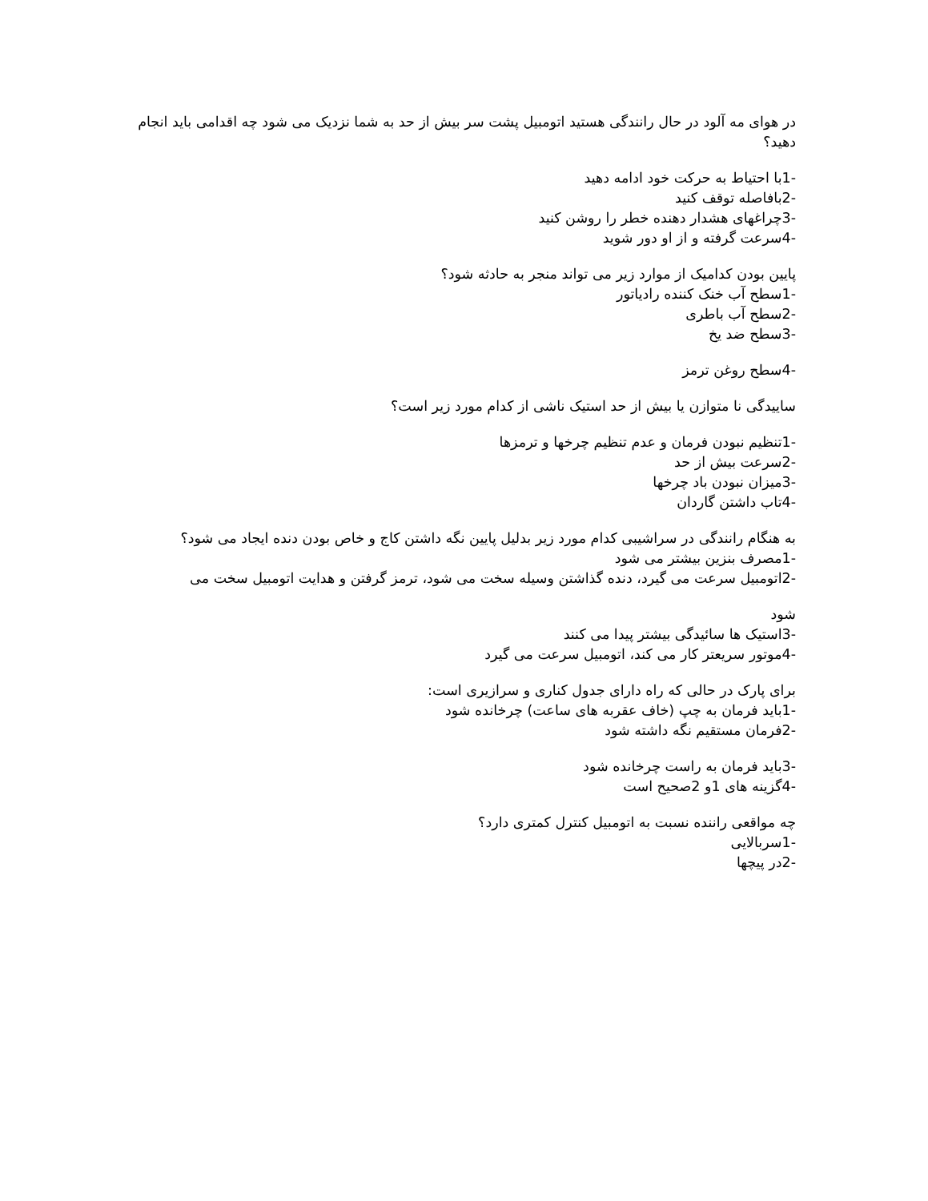در هوای مه آلود در حال رانندگی هستید اتومبیل پشت سر بیش از حد به شما نزدیک می شود چه اقدامی باید انجام دهید؟
-1با احتیاط به حرکت خود ادامه دهید
-2بافاصله توقف کنید
-3چراغهای هشدار دهنده خطر را روشن کنید
-4سرعت گرفته و از او دور شوید
پایین بودن کدامیک از موارد زیر می تواند منجر به حادثه شود؟
-1سطح آب خنک کننده رادیاتور
-2سطح آب باطری
-3سطح ضد یخ
-4سطح روغن ترمز
ساییدگی نا متوازن یا بیش از حد استیک ناشی از کدام مورد زیر است؟
-1تنظیم نبودن فرمان و عدم تنظیم چرخها و ترمزها
-2سرعت بیش از حد
-3میزان نبودن باد چرخها
-4تاب داشتن گاردان
به هنگام رانندگی در سراشیبی کدام مورد زیر بدلیل پایین نگه داشتن کاج و خاص بودن دنده ایجاد می شود؟
-1مصرف بنزین بیشتر می شود
-2اتومبیل سرعت می گیرد، دنده گذاشتن وسیله سخت می شود، ترمز گرفتن و هدایت اتومبیل سخت می
شود
-3استیک ها سائیدگی بیشتر پیدا می کنند
-4موتور سریعتر کار می کند، اتومبیل سرعت می گیرد
برای پارک در حالی که راه دارای جدول کناری و سرازیری است:
-1باید فرمان به چپ (خاف عقربه های ساعت) چرخانده شود
-2فرمان مستقیم نگه داشته شود
-3باید فرمان به راست چرخانده شود
-4گزینه های 1و 2صحیح است
چه مواقعی راننده نسبت به اتومبیل کنترل کمتری دارد؟
-1سربالایی
-2در پیچها